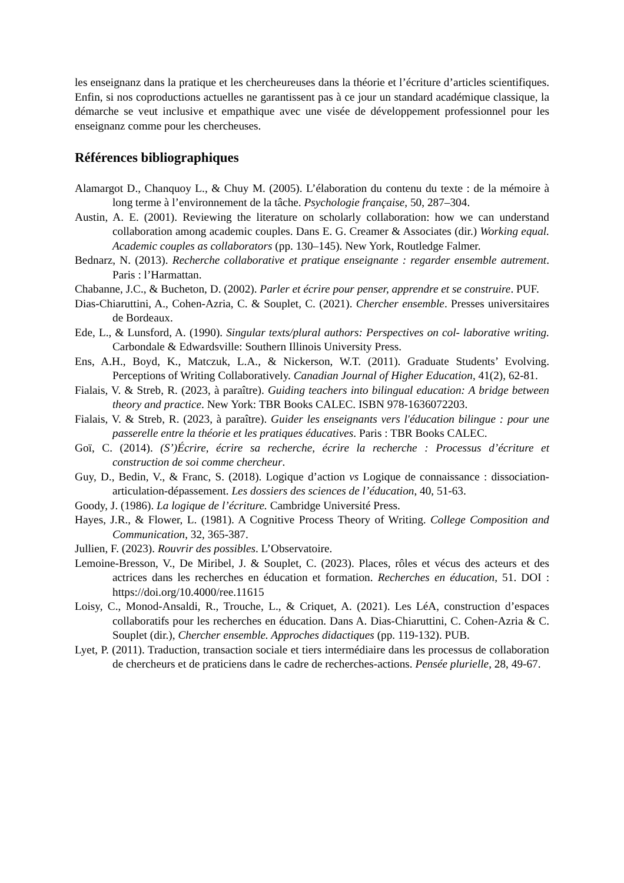les enseignanz dans la pratique et les chercheureuses dans la théorie et l’écriture d’articles scientifiques. Enfin, si nos coproductions actuelles ne garantissent pas à ce jour un standard académique classique, la démarche se veut inclusive et empathique avec une visée de développement professionnel pour les enseignanz comme pour les chercheuses.
Références bibliographiques
Alamargot D., Chanquoy L., & Chuy M. (2005). L’élaboration du contenu du texte : de la mémoire à long terme à l’environnement de la tâche. Psychologie française, 50, 287–304.
Austin, A. E. (2001). Reviewing the literature on scholarly collaboration: how we can understand collaboration among academic couples. Dans E. G. Creamer & Associates (dir.) Working equal. Academic couples as collaborators (pp. 130–145). New York, Routledge Falmer.
Bednarz, N. (2013). Recherche collaborative et pratique enseignante : regarder ensemble autrement. Paris : l’Harmattan.
Chabanne, J.C., & Bucheton, D. (2002). Parler et écrire pour penser, apprendre et se construire. PUF.
Dias-Chiaruttini, A., Cohen-Azria, C. & Souplet, C. (2021). Chercher ensemble. Presses universitaires de Bordeaux.
Ede, L., & Lunsford, A. (1990). Singular texts/plural authors: Perspectives on col- laborative writing. Carbondale & Edwardsville: Southern Illinois University Press.
Ens, A.H., Boyd, K., Matczuk, L.A., & Nickerson, W.T. (2011). Graduate Students’ Evolving. Perceptions of Writing Collaboratively. Canadian Journal of Higher Education, 41(2), 62-81.
Fialais, V. & Streb, R. (2023, à paraître). Guiding teachers into bilingual education: A bridge between theory and practice. New York: TBR Books CALEC. ISBN 978-1636072203.
Fialais, V. & Streb, R. (2023, à paraître). Guider les enseignants vers l'éducation bilingue : pour une passerelle entre la théorie et les pratiques éducatives. Paris : TBR Books CALEC.
Goï, C. (2014). (S’)Écrire, écrire sa recherche, écrire la recherche : Processus d’écriture et construction de soi comme chercheur.
Guy, D., Bedin, V., & Franc, S. (2018). Logique d’action vs Logique de connaissance : dissociation-articulation-dépassement. Les dossiers des sciences de l’éducation, 40, 51-63.
Goody, J. (1986). La logique de l’écriture. Cambridge Université Press.
Hayes, J.R., & Flower, L. (1981). A Cognitive Process Theory of Writing. College Composition and Communication, 32, 365-387.
Jullien, F. (2023). Rouvrir des possibles. L’Observatoire.
Lemoine-Bresson, V., De Miribel, J. & Souplet, C. (2023). Places, rôles et vécus des acteurs et des actrices dans les recherches en éducation et formation. Recherches en éducation, 51. DOI : https://doi.org/10.4000/ree.11615
Loisy, C., Monod-Ansaldi, R., Trouche, L., & Criquet, A. (2021). Les LéA, construction d’espaces collaboratifs pour les recherches en éducation. Dans A. Dias-Chiaruttini, C. Cohen-Azria & C. Souplet (dir.), Chercher ensemble. Approches didactiques (pp. 119-132). PUB.
Lyet, P. (2011). Traduction, transaction sociale et tiers intermédiaire dans les processus de collaboration de chercheurs et de praticiens dans le cadre de recherches-actions. Pensée plurielle, 28, 49-67.